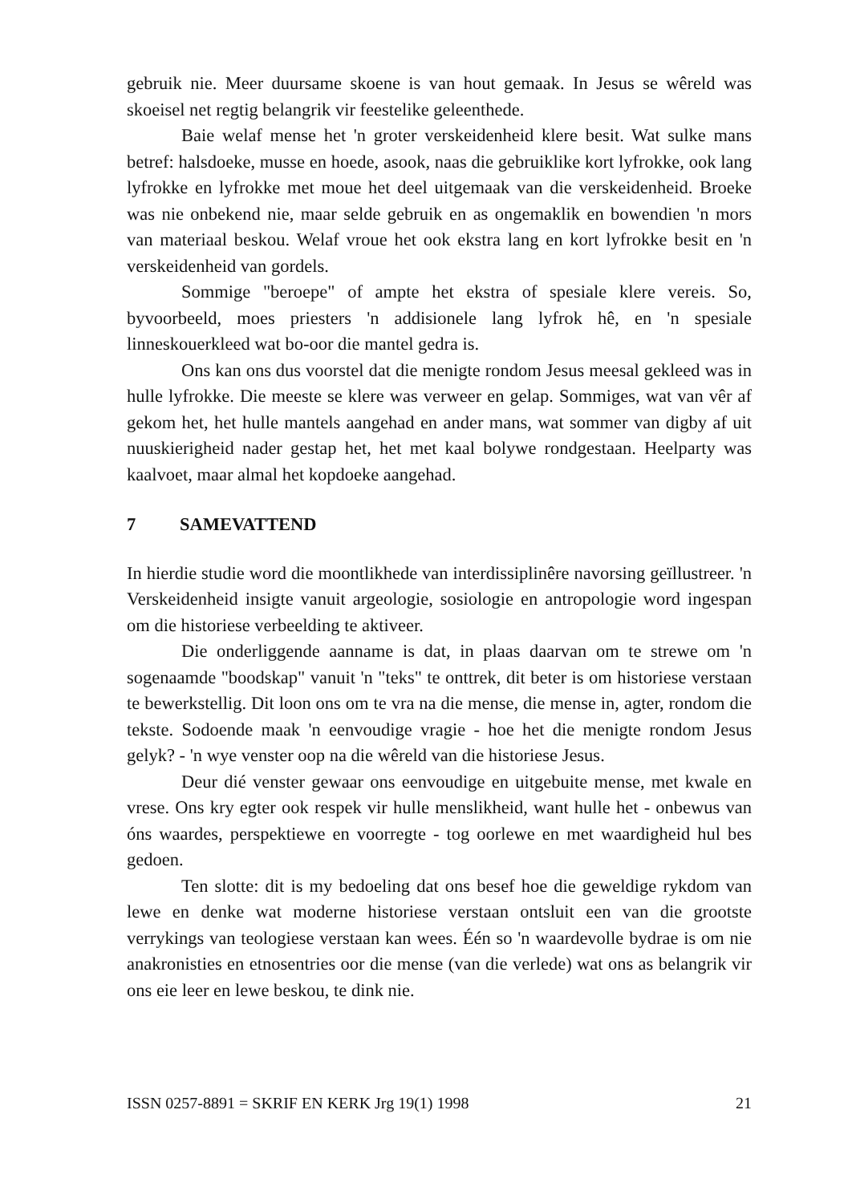gebruik nie. Meer duursame skoene is van hout gemaak. In Jesus se wêreld was skoeisel net regtig belangrik vir feestelike geleenthede.
Baie welaf mense het 'n groter verskeidenheid klere besit. Wat sulke mans betref: halsdoeke, musse en hoede, asook, naas die gebruiklike kort lyfrokke, ook lang lyfrokke en lyfrokke met moue het deel uitgemaak van die verskeidenheid. Broeke was nie onbekend nie, maar selde gebruik en as ongemaklik en bowendien 'n mors van materiaal beskou. Welaf vroue het ook ekstra lang en kort lyfrokke besit en 'n verskeidenheid van gordels.
Sommige "beroepe" of ampte het ekstra of spesiale klere vereis. So, byvoorbeeld, moes priesters 'n addisionele lang lyfrok hê, en 'n spesiale linneskouerkleed wat bo-oor die mantel gedra is.
Ons kan ons dus voorstel dat die menigte rondom Jesus meesal gekleed was in hulle lyfrokke. Die meeste se klere was verweer en gelap. Sommiges, wat van vêr af gekom het, het hulle mantels aangehad en ander mans, wat sommer van digby af uit nuuskierigheid nader gestap het, het met kaal bolywe rondgestaan. Heelparty was kaalvoet, maar almal het kopdoeke aangehad.
7 SAMEVATTEND
In hierdie studie word die moontlikhede van interdissiplinêre navorsing geïllustreer. 'n Verskeidenheid insigte vanuit argeologie, sosiologie en antropologie word ingespan om die historiese verbeelding te aktiveer.
Die onderliggende aanname is dat, in plaas daarvan om te strewe om 'n sogenaamde "boodskap" vanuit 'n "teks" te onttrek, dit beter is om historiese verstaan te bewerkstellig. Dit loon ons om te vra na die mense, die mense in, agter, rondom die tekste. Sodoende maak 'n eenvoudige vragie - hoe het die menigte rondom Jesus gelyk? - 'n wye venster oop na die wêreld van die historiese Jesus.
Deur dié venster gewaar ons eenvoudige en uitgebuite mense, met kwale en vrese. Ons kry egter ook respek vir hulle menslikheid, want hulle het - onbewus van óns waardes, perspektiewe en voorregte - tog oorlewe en met waardigheid hul bes gedoen.
Ten slotte: dit is my bedoeling dat ons besef hoe die geweldige rykdom van lewe en denke wat moderne historiese verstaan ontsluit een van die grootste verrykings van teologiese verstaan kan wees. Één so 'n waardevolle bydrae is om nie anakronisties en etnosentries oor die mense (van die verlede) wat ons as belangrik vir ons eie leer en lewe beskou, te dink nie.
ISSN 0257-8891 = SKRIF EN KERK Jrg 19(1) 1998 21